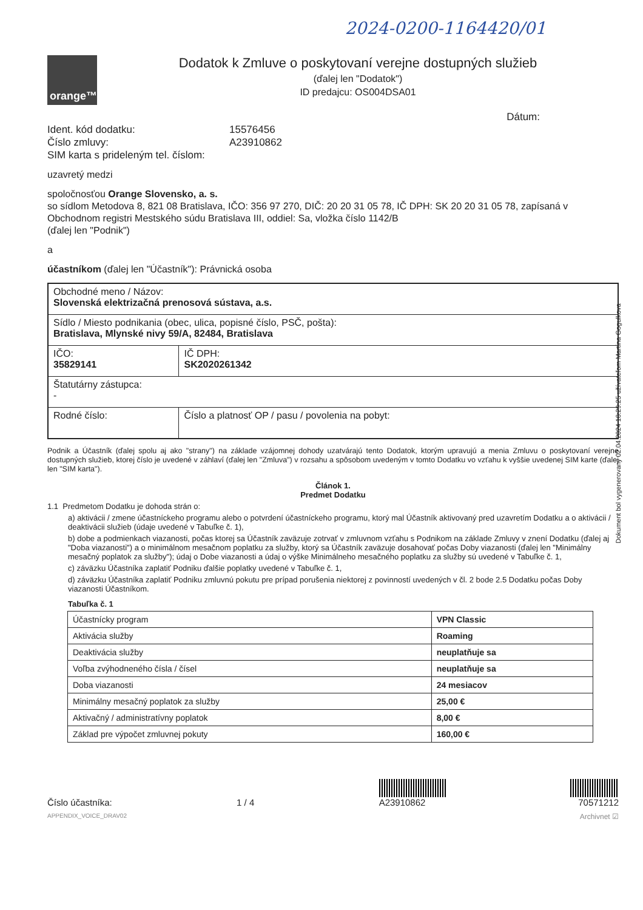2024-0200-1164420/01
orange™
Dodatok k Zmluve o poskytovaní verejne dostupných služieb
(ďalej len "Dodatok")
ID predajcu: OS004DSA01
Dátum:
Ident. kód dodatku: 15576456
Číslo zmluvy: A23910862
SIM karta s prideleným tel. číslom:
uzavretý medzi
spoločnosťou Orange Slovensko, a. s.
so sídlom Metodova 8, 821 08 Bratislava, IČO: 356 97 270, DIČ: 20 20 31 05 78, IČ DPH: SK 20 20 31 05 78, zapísaná v Obchodnom registri Mestského súdu Bratislava III, oddiel: Sa, vložka číslo 1142/B
(ďalej len "Podnik")
a
účastníkom (ďalej len "Účastník"): Právnická osoba
| Obchodné meno / Názov: Slovenská elektrizačná prenosová sústava, a.s. | |
| Sídlo / Miesto podnikania (obec, ulica, popisné číslo, PSČ, pošta): Bratislava, Mlynské nivy 59/A, 82484, Bratislava | |
| IČO: 35829141 | IČ DPH: SK2020261342 |
| Štatutárny zástupca: - | |
| Rodné číslo: | Číslo a platnosť OP / pasu / povolenia na pobyt: |
Podnik a Účastník (ďalej spolu aj ako "strany") na základe vzájomnej dohody uzatvárajú tento Dodatok, ktorým upravujú a menia Zmluvu o poskytovaní verejne dostupných služieb, ktorej číslo je uvedené v záhlaví (ďalej len "Zmluva") v rozsahu a spôsobom uvedeným v tomto Dodatku vo vzťahu k vyššie uvedenej SIM karte (ďalej len "SIM karta").
Článok 1.
Predmet Dodatku
1.1 Predmetom Dodatku je dohoda strán o:
a) aktivácii / zmene účastníckeho programu alebo o potvrdení účastníckeho programu, ktorý mal Účastník aktivovaný pred uzavretím Dodatku a o aktivácii / deaktivácii služieb (údaje uvedené v Tabuľke č. 1),
b) dobe a podmienkach viazanosti, počas ktorej sa Účastník zaväzuje zotrvať v zmluvnom vzťahu s Podnikom na základe Zmluvy v znení Dodatku (ďalej aj "Doba viazanosti") a o minimálnom mesačnom poplatku za služby, ktorý sa Účastník zaväzuje dosahovať počas Doby viazanosti (ďalej len "Minimálny mesačný poplatok za služby"); údaj o Dobe viazanosti a údaj o výške Minimálneho mesačného poplatku za služby sú uvedené v Tabuľke č. 1,
c) záväzku Účastníka zaplatiť Podniku ďalšie poplatky uvedené v Tabuľke č. 1,
d) záväzku Účastníka zaplatiť Podniku zmluvnú pokutu pre prípad porušenia niektorej z povinností uvedených v čl. 2 bode 2.5 Dodatku počas Doby viazanosti Účastníkom.
Tabuľka č. 1
| Účastnícky program | VPN Classic |
| Aktivácia služby | Roaming |
| Deaktivácia služby | neuplatňuje sa |
| Voľba zvýhodneného čísla / čísel | neuplatňuje sa |
| Doba viazanosti | 24 mesiacov |
| Minimálny mesačný poplatok za služby | 25,00 € |
| Aktivačný / administratívny poplatok | 8,00 € |
| Základ pre výpočet zmluvnej pokuty | 160,00 € |
Číslo účastníka:
1 / 4
A23910862
70571212
APPENDIX_VOICE_DRAV02 Archivnet ☑
Dokument bol vygenerovaný 02.04.2024 18:29:25 užívateľom Martina Gogulkova